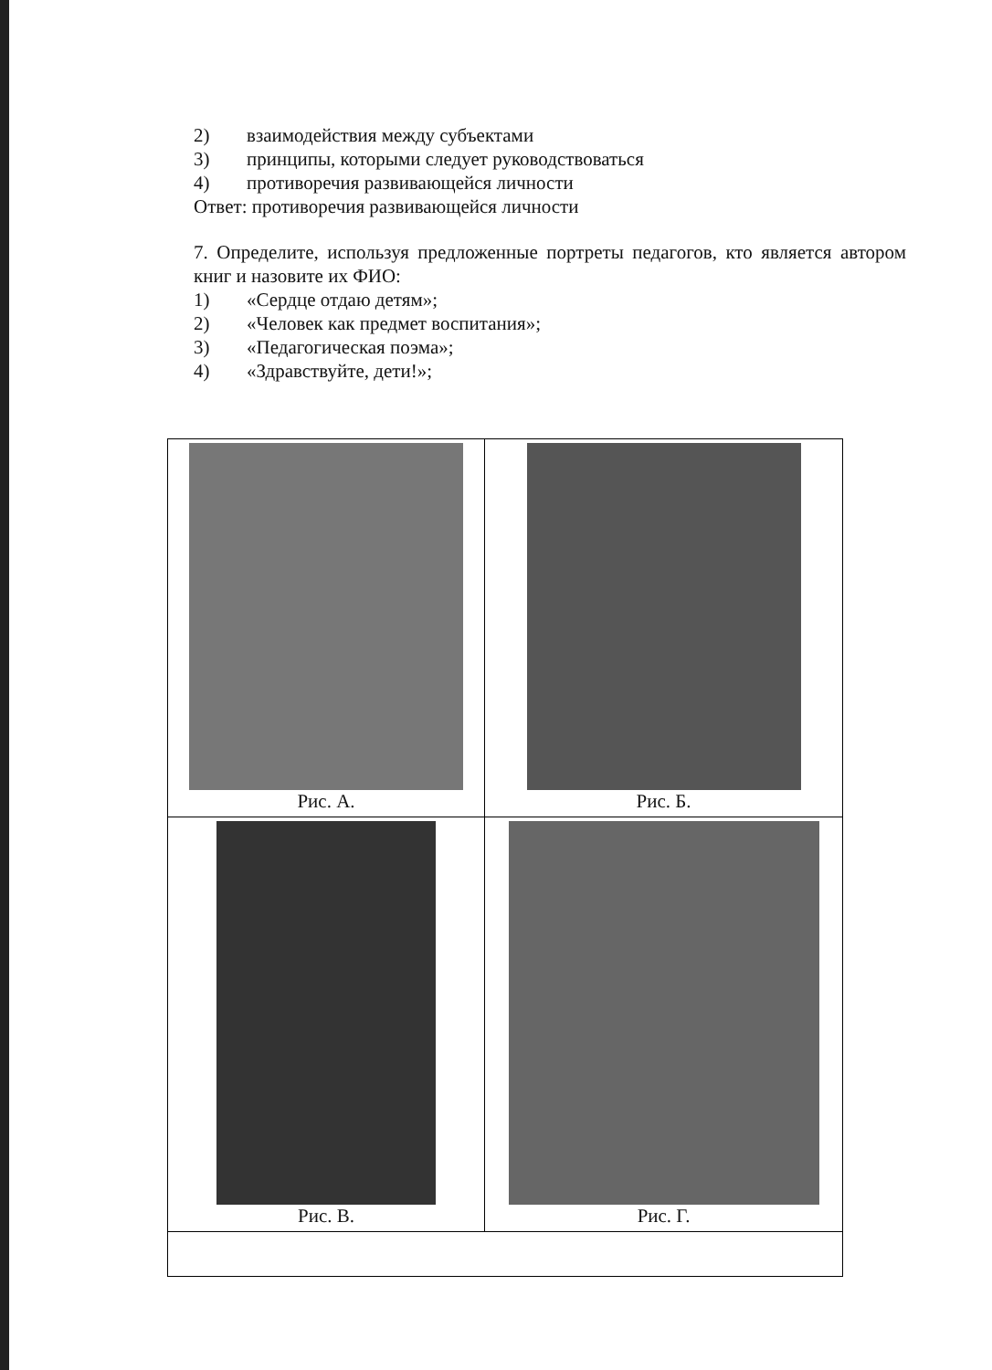2) взаимодействия между субъектами
3) принципы, которыми следует руководствоваться
4) противоречия развивающейся личности
Ответ: противоречия развивающейся личности
7. Определите, используя предложенные портреты педагогов, кто является автором книг и назовите их ФИО:
1) «Сердце отдаю детям»;
2) «Человек как предмет воспитания»;
3) «Педагогическая поэма»;
4) «Здравствуйте, дети!»;
| Рис. А. | Рис. Б. |
| Рис. В. | Рис. Г. |